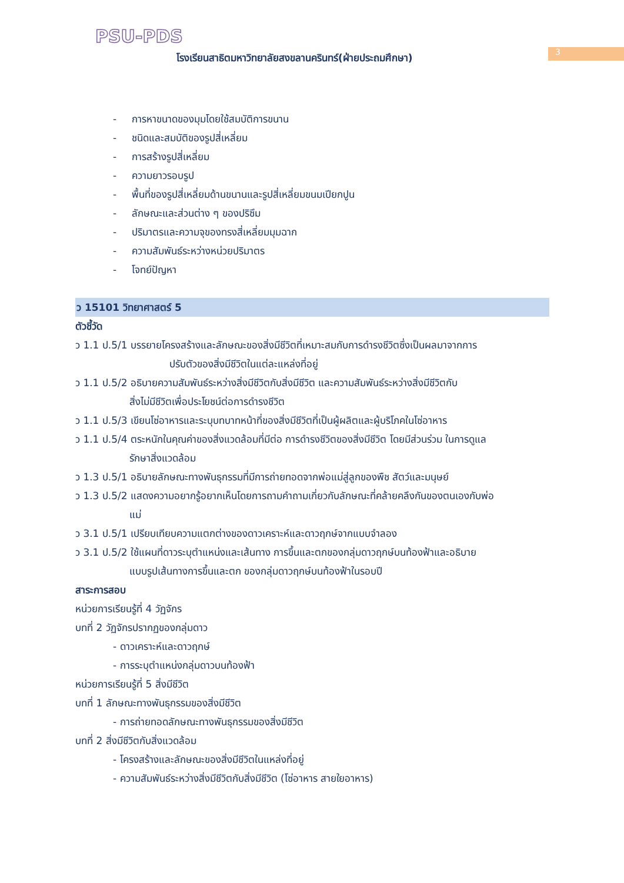PSU-PDS
โรงเรียนสาธิตมหาวิทยาลัยสงขลานครินทร์(ฝ่ายประถมศึกษา)
3
- การหาขนาดของมุมโดยใช้สมบัติการขนาน
- ชนิดและสมบัติของรูปสี่เหลี่ยม
- การสร้างรูปสี่เหลี่ยม
- ความยาวรอบรูป
- พื้นที่ของรูปสี่เหลี่ยมด้านขนานและรูปสี่เหลี่ยมขนมเปียกปูน
- ลักษณะและส่วนต่าง ๆ ของปริซึม
- ปริมาตรและความจุของทรงสี่เหลี่ยมมุมฉาก
- ความสัมพันธ์ระหว่างหน่วยปริมาตร
- โจทย์ปัญหา
ว 15101 วิทยาศาสตร์ 5
ตัวชี้วัด
ว 1.1 ป.5/1 บรรยายโครงสร้างและลักษณะของสิ่งมีชีวิตที่เหมาะสมกับการดำรงชีวิตซึ่งเป็นผลมาจากการ
ปรับตัวของสิ่งมีชีวิตในแต่ละแหล่งที่อยู่
ว 1.1 ป.5/2 อธิบายความสัมพันธ์ระหว่างสิ่งมีชีวิตกับสิ่งมีชีวิต และความสัมพันธ์ระหว่างสิ่งมีชีวิตกับ
สิ่งไม่มีชีวิตเพื่อประโยชน์ต่อการดำรงชีวิต
ว 1.1 ป.5/3 เขียนโซ่อาหารและระบุบทบาทหน้าที่ของสิ่งมีชีวิตที่เป็นผู้ผลิตและผู้บริโภคในโซ่อาหาร
ว 1.1 ป.5/4 ตระหนักในคุณค่าของสิ่งแวดล้อมที่มีต่อ การดำรงชีวิตของสิ่งมีชีวิต โดยมีส่วนร่วม ในการดูแล
รักษาสิ่งแวดล้อม
ว 1.3 ป.5/1 อธิบายลักษณะทางพันธุกรรมที่มีการถ่ายทอดจากพ่อแม่สู่ลูกของพืช สัตว์และมนุษย์
ว 1.3 ป.5/2 แสดงความอยากรู้อยากเห็นโดยการถามคำถามเกี่ยวกับลักษณะที่คล้ายคลึงกันของตนเองกับพ่อ
แม่
ว 3.1 ป.5/1 เปรียบเทียบความแตกต่างของดาวเคราะห์และดาวฤกษ์จากแบบจำลอง
ว 3.1 ป.5/2 ใช้แผนที่ดาวระบุตำแหน่งและเส้นทาง การขึ้นและตกของกลุ่มดาวฤกษ์บนท้องฟ้าและอธิบาย
แบบรูปเส้นทางการขึ้นและตก ของกลุ่มดาวฤกษ์บนท้องฟ้าในรอบปี
สาระการสอบ
หน่วยการเรียนรู้ที่ 4 วัฏจักร
บทที่ 2 วัฏจักรปรากฏของกลุ่มดาว
- ดาวเคราะห์และดาวฤกษ์
- การระบุตำแหน่งกลุ่มดาวบนท้องฟ้า
หน่วยการเรียนรู้ที่ 5 สิ่งมีชีวิต
บทที่ 1 ลักษณะทางพันธุกรรมของสิ่งมีชีวิต
- การถ่ายทอดลักษณะทางพันธุกรรมของสิ่งมีชีวิต
บทที่ 2 สิ่งมีชีวิตกับสิ่งแวดล้อม
- โครงสร้างและลักษณะของสิ่งมีชีวิตในแหล่งที่อยู่
- ความสัมพันธ์ระหว่างสิ่งมีชีวิตกับสิ่งมีชีวิต (โซ่อาหาร สายใยอาหาร)